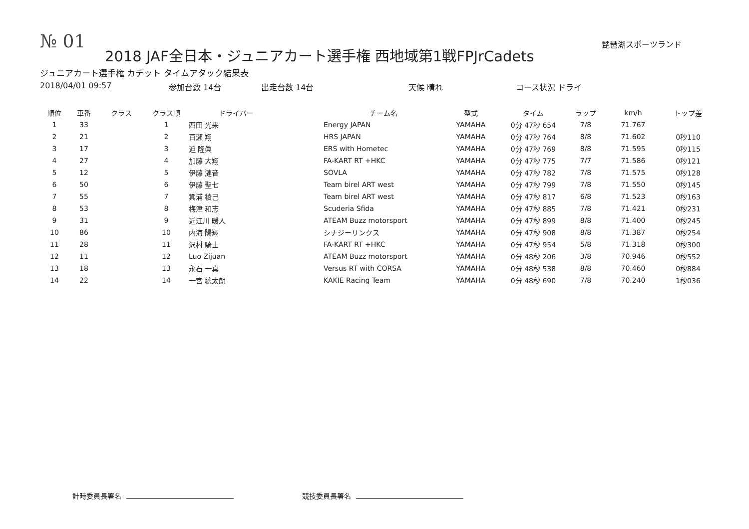№ 01
琵琶湖スポーツランド
2018 JAF全日本・ジュニアカート選手権 西地域第1戦FPJrCadets
ジュニアカート選手権 カデット タイムアタック結果表
2018/04/01 09:57 参加台数 14台 出走台数 14台 天候 晴れ コース状況 ドライ
| 順位 | 車番 | クラス | クラス順 | ドライバー | チーム名 | 型式 | タイム | ラップ | km/h | トップ差 |
| --- | --- | --- | --- | --- | --- | --- | --- | --- | --- | --- |
| 1 | 33 | | 1 | 西田 光来 | Energy JAPAN | YAMAHA | 0分 47秒 654 | 7/8 | 71.767 | |
| 2 | 21 | | 2 | 百瀬 翔 | HRS JAPAN | YAMAHA | 0分 47秒 764 | 8/8 | 71.602 | 0秒110 |
| 3 | 17 | | 3 | 迫 隆眞 | ERS with Hometec | YAMAHA | 0分 47秒 769 | 8/8 | 71.595 | 0秒115 |
| 4 | 27 | | 4 | 加藤 大翔 | FA-KART RT +HKC | YAMAHA | 0分 47秒 775 | 7/7 | 71.586 | 0秒121 |
| 5 | 12 | | 5 | 伊藤 漣音 | SOVLA | YAMAHA | 0分 47秒 782 | 7/8 | 71.575 | 0秒128 |
| 6 | 50 | | 6 | 伊藤 聖七 | Team birel ART west | YAMAHA | 0分 47秒 799 | 7/8 | 71.550 | 0秒145 |
| 7 | 55 | | 7 | 箕浦 稜己 | Team birel ART west | YAMAHA | 0分 47秒 817 | 6/8 | 71.523 | 0秒163 |
| 8 | 53 | | 8 | 梅津 和志 | Scuderia Sfida | YAMAHA | 0分 47秒 885 | 7/8 | 71.421 | 0秒231 |
| 9 | 31 | | 9 | 近江川 暖人 | ATEAM Buzz motorsport | YAMAHA | 0分 47秒 899 | 8/8 | 71.400 | 0秒245 |
| 10 | 86 | | 10 | 内海 陽翔 | シナジーリンクス | YAMAHA | 0分 47秒 908 | 8/8 | 71.387 | 0秒254 |
| 11 | 28 | | 11 | 沢村 騎士 | FA-KART RT +HKC | YAMAHA | 0分 47秒 954 | 5/8 | 71.318 | 0秒300 |
| 12 | 11 | | 12 | Luo Zijuan | ATEAM Buzz motorsport | YAMAHA | 0分 48秒 206 | 3/8 | 70.946 | 0秒552 |
| 13 | 18 | | 13 | 永石 一真 | Versus RT with CORSA | YAMAHA | 0分 48秒 538 | 8/8 | 70.460 | 0秒884 |
| 14 | 22 | | 14 | 一宮 總太朗 | KAKIE Racing Team | YAMAHA | 0分 48秒 690 | 7/8 | 70.240 | 1秒036 |
計時委員長署名 競技委員長署名